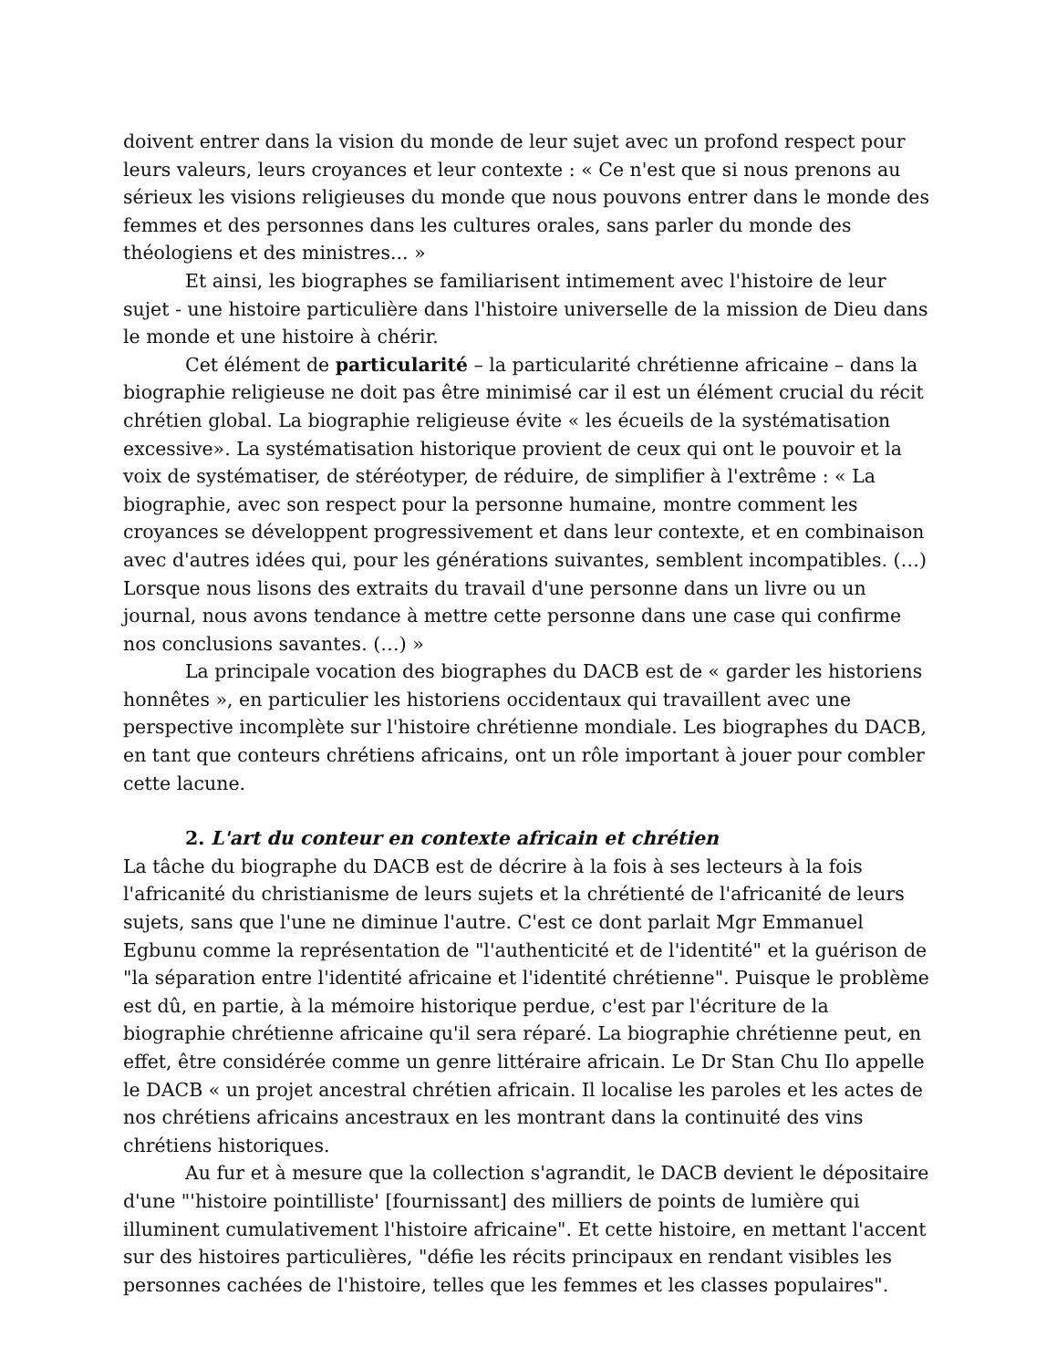doivent entrer dans la vision du monde de leur sujet avec un profond respect pour leurs valeurs, leurs croyances et leur contexte : « Ce n'est que si nous prenons au sérieux les visions religieuses du monde que nous pouvons entrer dans le monde des femmes et des personnes dans les cultures orales, sans parler du monde des théologiens et des ministres... »
Et ainsi, les biographes se familiarisent intimement avec l'histoire de leur sujet - une histoire particulière dans l'histoire universelle de la mission de Dieu dans le monde et une histoire à chérir.
Cet élément de particularité – la particularité chrétienne africaine – dans la biographie religieuse ne doit pas être minimisé car il est un élément crucial du récit chrétien global. La biographie religieuse évite « les écueils de la systématisation excessive». La systématisation historique provient de ceux qui ont le pouvoir et la voix de systématiser, de stéréotyper, de réduire, de simplifier à l'extrême : « La biographie, avec son respect pour la personne humaine, montre comment les croyances se développent progressivement et dans leur contexte, et en combinaison avec d'autres idées qui, pour les générations suivantes, semblent incompatibles. (…) Lorsque nous lisons des extraits du travail d'une personne dans un livre ou un journal, nous avons tendance à mettre cette personne dans une case qui confirme nos conclusions savantes. (…) »
La principale vocation des biographes du DACB est de « garder les historiens honnêtes », en particulier les historiens occidentaux qui travaillent avec une perspective incomplète sur l'histoire chrétienne mondiale. Les biographes du DACB, en tant que conteurs chrétiens africains, ont un rôle important à jouer pour combler cette lacune.
2. L'art du conteur en contexte africain et chrétien
La tâche du biographe du DACB est de décrire à la fois à ses lecteurs à la fois l'africanité du christianisme de leurs sujets et la chrétienté de l'africanité de leurs sujets, sans que l'une ne diminue l'autre. C'est ce dont parlait Mgr Emmanuel Egbunu comme la représentation de "l'authenticité et de l'identité" et la guérison de "la séparation entre l'identité africaine et l'identité chrétienne". Puisque le problème est dû, en partie, à la mémoire historique perdue, c'est par l'écriture de la biographie chrétienne africaine qu'il sera réparé. La biographie chrétienne peut, en effet, être considérée comme un genre littéraire africain. Le Dr Stan Chu Ilo appelle le DACB « un projet ancestral chrétien africain. Il localise les paroles et les actes de nos chrétiens africains ancestraux en les montrant dans la continuité des vins chrétiens historiques.
Au fur et à mesure que la collection s'agrandit, le DACB devient le dépositaire d'une "'histoire pointilliste' [fournissant] des milliers de points de lumière qui illuminent cumulativement l'histoire africaine". Et cette histoire, en mettant l'accent sur des histoires particulières, "défie les récits principaux en rendant visibles les personnes cachées de l'histoire, telles que les femmes et les classes populaires".